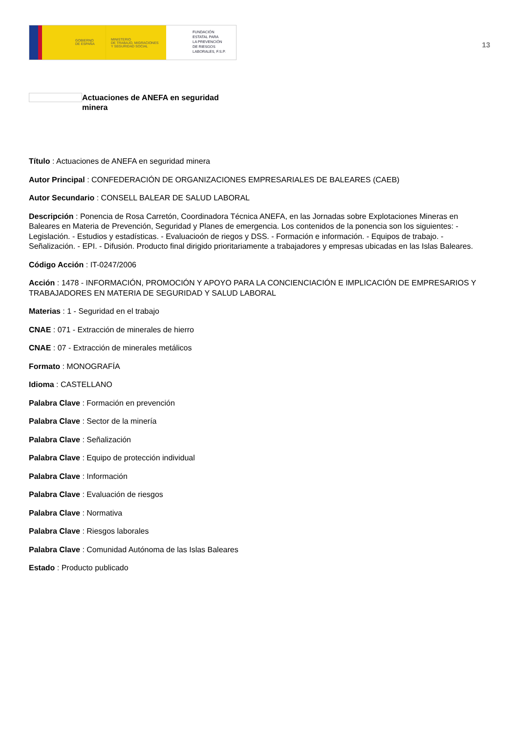GOBIERNO
DE ESPAÑA
MINISTERIO
DE TRABAJO, MIGRACIONES
Y SEGURIDAD SOCIAL
FUNDACIÓN
ESTATAL PARA
LA PREVENCIÓN
DE RIESGOS
LABORALES, F.S.P.
13
Actuaciones de ANEFA en seguridad minera
Título : Actuaciones de ANEFA en seguridad minera
Autor Principal : CONFEDERACIÓN DE ORGANIZACIONES EMPRESARIALES DE BALEARES (CAEB)
Autor Secundario : CONSELL BALEAR DE SALUD LABORAL
Descripción : Ponencia de Rosa Carretón, Coordinadora Técnica ANEFA, en las Jornadas sobre Explotaciones Mineras en Baleares en Materia de Prevención, Seguridad y Planes de emergencia. Los contenidos de la ponencia son los siguientes: - Legislación. - Estudios y estadísticas. - Evaluacioón de riegos y DSS. - Formación e información. - Equipos de trabajo. - Señalización. - EPI. - Difusión. Producto final dirigido prioritariamente a trabajadores y empresas ubicadas en las Islas Baleares.
Código Acción : IT-0247/2006
Acción : 1478 - INFORMACIÓN, PROMOCIÓN Y APOYO PARA LA CONCIENCIACIÓN E IMPLICACIÓN DE EMPRESARIOS Y TRABAJADORES EN MATERIA DE SEGURIDAD Y SALUD LABORAL
Materias : 1 - Seguridad en el trabajo
CNAE : 071 - Extracción de minerales de hierro
CNAE : 07 - Extracción de minerales metálicos
Formato : MONOGRAFÍA
Idioma : CASTELLANO
Palabra Clave : Formación en prevención
Palabra Clave : Sector de la minería
Palabra Clave : Señalización
Palabra Clave : Equipo de protección individual
Palabra Clave : Información
Palabra Clave : Evaluación de riesgos
Palabra Clave : Normativa
Palabra Clave : Riesgos laborales
Palabra Clave : Comunidad Autónoma de las Islas Baleares
Estado : Producto publicado